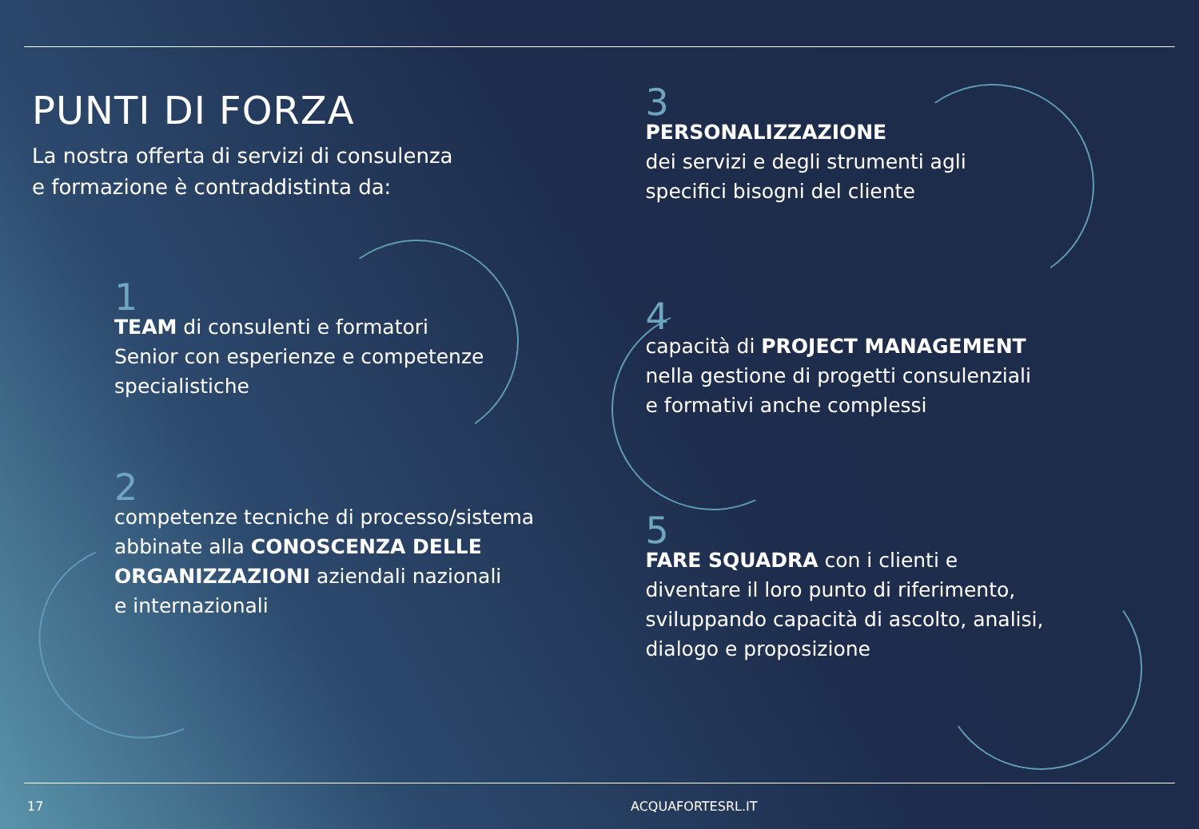PUNTI DI FORZA
La nostra offerta di servizi di consulenza
e formazione è contraddistinta da:
1
TEAM di consulenti e formatori
Senior con esperienze e competenze
specialistiche
2
competenze tecniche di processo/sistema
abbinate alla CONOSCENZA DELLE ORGANIZZAZIONI aziendali nazionali
e internazionali
3
PERSONALIZZAZIONE
dei servizi e degli strumenti agli
specifici bisogni del cliente
4
capacità di PROJECT MANAGEMENT
nella gestione di progetti consulenziali
e formativi anche complessi
5
FARE SQUADRA con i clienti e
diventare il loro punto di riferimento,
sviluppando capacità di ascolto, analisi,
dialogo e proposizione
17 ACQUAFORTESRL.IT